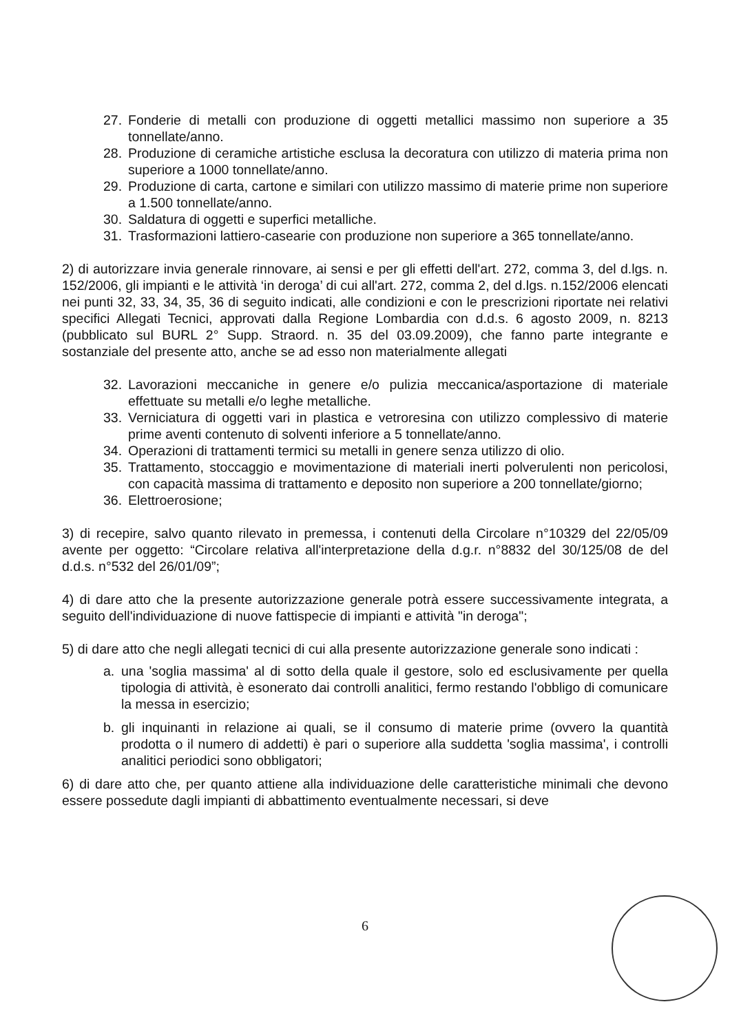27. Fonderie di metalli con produzione di oggetti metallici massimo non superiore a 35 tonnellate/anno.
28. Produzione di ceramiche artistiche esclusa la decoratura con utilizzo di materia prima non superiore a 1000 tonnellate/anno.
29. Produzione di carta, cartone e similari con utilizzo massimo di materie prime non superiore a 1.500 tonnellate/anno.
30. Saldatura di oggetti e superfici metalliche.
31. Trasformazioni lattiero-casearie con produzione non superiore a 365 tonnellate/anno.
2) di autorizzare invia generale rinnovare, ai sensi e per gli effetti dell'art. 272, comma 3, del d.lgs. n. 152/2006, gli impianti e le attività ‘in deroga’ di cui all'art. 272, comma 2, del d.lgs. n.152/2006 elencati nei punti 32, 33, 34, 35, 36 di seguito indicati, alle condizioni e con le prescrizioni riportate nei relativi specifici Allegati Tecnici, approvati dalla Regione Lombardia con d.d.s. 6 agosto 2009, n. 8213 (pubblicato sul BURL 2° Supp. Straord. n. 35 del 03.09.2009), che fanno parte integrante e sostanziale del presente atto, anche se ad esso non materialmente allegati
32. Lavorazioni meccaniche in genere e/o pulizia meccanica/asportazione di materiale effettuate su metalli e/o leghe metalliche.
33. Verniciatura di oggetti vari in plastica e vetroresina con utilizzo complessivo di materie prime aventi contenuto di solventi inferiore a 5 tonnellate/anno.
34. Operazioni di trattamenti termici su metalli in genere senza utilizzo di olio.
35. Trattamento, stoccaggio e movimentazione di materiali inerti polverulenti non pericolosi, con capacità massima di trattamento e deposito non superiore a 200 tonnellate/giorno;
36. Elettroerosione;
3) di recepire, salvo quanto rilevato in premessa, i contenuti della Circolare n°10329 del 22/05/09 avente per oggetto: “Circolare relativa all'interpretazione della d.g.r. n°8832 del 30/125/08 de del d.d.s. n°532 del 26/01/09”;
4) di dare atto che la presente autorizzazione generale potrà essere successivamente integrata, a seguito dell'individuazione di nuove fattispecie di impianti e attività "in deroga";
5) di dare atto che negli allegati tecnici di cui alla presente autorizzazione generale sono indicati :
a. una 'soglia massima' al di sotto della quale il gestore, solo ed esclusivamente per quella tipologia di attività, è esonerato dai controlli analitici, fermo restando l'obbligo di comunicare la messa in esercizio;
b. gli inquinanti in relazione ai quali, se il consumo di materie prime (ovvero la quantità prodotta o il numero di addetti) è pari o superiore alla suddetta 'soglia massima', i controlli analitici periodici sono obbligatori;
6) di dare atto che, per quanto attiene alla individuazione delle caratteristiche minimali che devono essere possedute dagli impianti di abbattimento eventualmente necessari, si deve
6